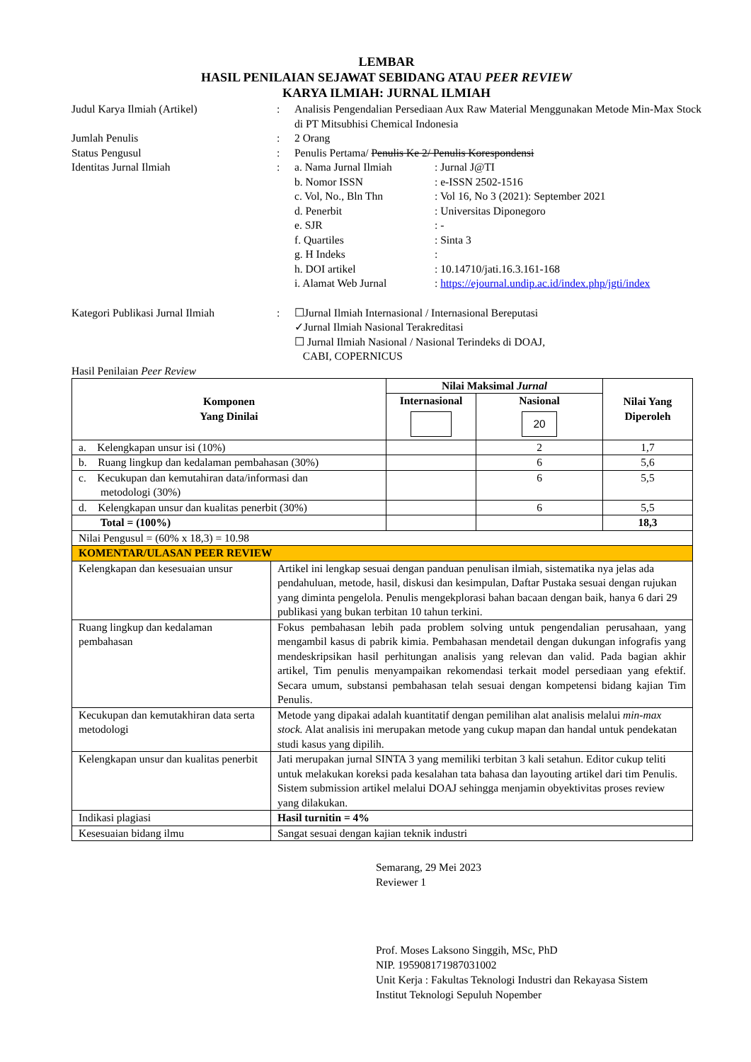LEMBAR
HASIL PENILAIAN SEJAWAT SEBIDANG ATAU PEER REVIEW
KARYA ILMIAH: JURNAL ILMIAH
| Judul Karya Ilmiah (Artikel) | : | Analisis Pengendalian Persediaan Aux Raw Material Menggunakan Metode Min-Max Stock di PT Mitsubhisi Chemical Indonesia |
| Jumlah Penulis | : | 2 Orang |
| Status Pengusul | : | Penulis Pertama/ Penulis Ke 2/ Penulis Korespondensi |
| Identitas Jurnal Ilmiah | : | / a. Nama Jurnal Ilmiah / : Jurnal J@TI / / b. Nomor ISSN / : e-ISSN 2502-1516 / / c. Vol, No., Bln Thn / : Vol 16, No 3 (2021): September 2021 / / d. Penerbit / : Universitas Diponegoro / / e. SJR / : - / / f. Quartiles / : Sinta 3 / / g. H Indeks / : / / h. DOI artikel / : 10.14710/jati.16.3.161-168 / / i. Alamat Web Jurnal / : https://ejournal.undip.ac.id/index.php/jgti/index / |
| Kategori Publikasi Jurnal Ilmiah | : | ☐Jurnal Ilmiah Internasional / Internasional Bereputasi ✓Jurnal Ilmiah Nasional Terakreditasi ☐ Jurnal Ilmiah Nasional / Nasional Terindeks di DOAJ, CABI, COPERNICUS |
Hasil Penilaian Peer Review
| Komponen Yang Dinilai | | Nilai Maksimal Jurnal | | Nilai Yang Diperoleh |
| --- | --- | --- | --- | --- |
| | | Internasional | Nasional 20 | |
| a. Kelengkapan unsur isi (10%) | | | 2 | 1,7 |
| b. Ruang lingkup dan kedalaman pembahasan (30%) | | | 6 | 5,6 |
| c. Kecukupan dan kemutahiran data/informasi dan metodologi (30%) | | | 6 | 5,5 |
| d. Kelengkapan unsur dan kualitas penerbit (30%) | | | 6 | 5,5 |
| Total = (100%) | | | | 18,3 |
| Nilai Pengusul = (60% x 18,3) = 10.98 | | | | |
| KOMENTAR/ULASAN PEER REVIEW | | | | |
| Kelengkapan dan kesesuaian unsur | Artikel ini lengkap sesuai dengan panduan penulisan ilmiah, sistematika nya jelas ada pendahuluan, metode, hasil, diskusi dan kesimpulan, Daftar Pustaka sesuai dengan rujukan yang diminta pengelola. Penulis mengekplorasi bahan bacaan dengan baik, hanya 6 dari 29 publikasi yang bukan terbitan 10 tahun terkini. | | | |
| Ruang lingkup dan kedalaman pembahasan | Fokus pembahasan lebih pada problem solving untuk pengendalian perusahaan, yang mengambil kasus di pabrik kimia. Pembahasan mendetail dengan dukungan infografis yang mendeskripsikan hasil perhitungan analisis yang relevan dan valid. Pada bagian akhir artikel, Tim penulis menyampaikan rekomendasi terkait model persediaan yang efektif. Secara umum, substansi pembahasan telah sesuai dengan kompetensi bidang kajian Tim Penulis. | | | |
| Kecukupan dan kemutakhiran data serta metodologi | Metode yang dipakai adalah kuantitatif dengan pemilihan alat analisis melalui min-max stock. Alat analisis ini merupakan metode yang cukup mapan dan handal untuk pendekatan studi kasus yang dipilih. | | | |
| Kelengkapan unsur dan kualitas penerbit | Jati merupakan jurnal SINTA 3 yang memiliki terbitan 3 kali setahun. Editor cukup teliti untuk melakukan koreksi pada kesalahan tata bahasa dan layouting artikel dari tim Penulis. Sistem submission artikel melalui DOAJ sehingga menjamin obyektivitas proses review yang dilakukan. | | | |
| Indikasi plagiasi | Hasil turnitin = 4% | | | |
| Kesesuaian bidang ilmu | Sangat sesuai dengan kajian teknik industri | | | |
Semarang, 29 Mei 2023
Reviewer 1
Prof. Moses Laksono Singgih, MSc, PhD
NIP. 195908171987031002
Unit Kerja : Fakultas Teknologi Industri dan Rekayasa Sistem
Institut Teknologi Sepuluh Nopember